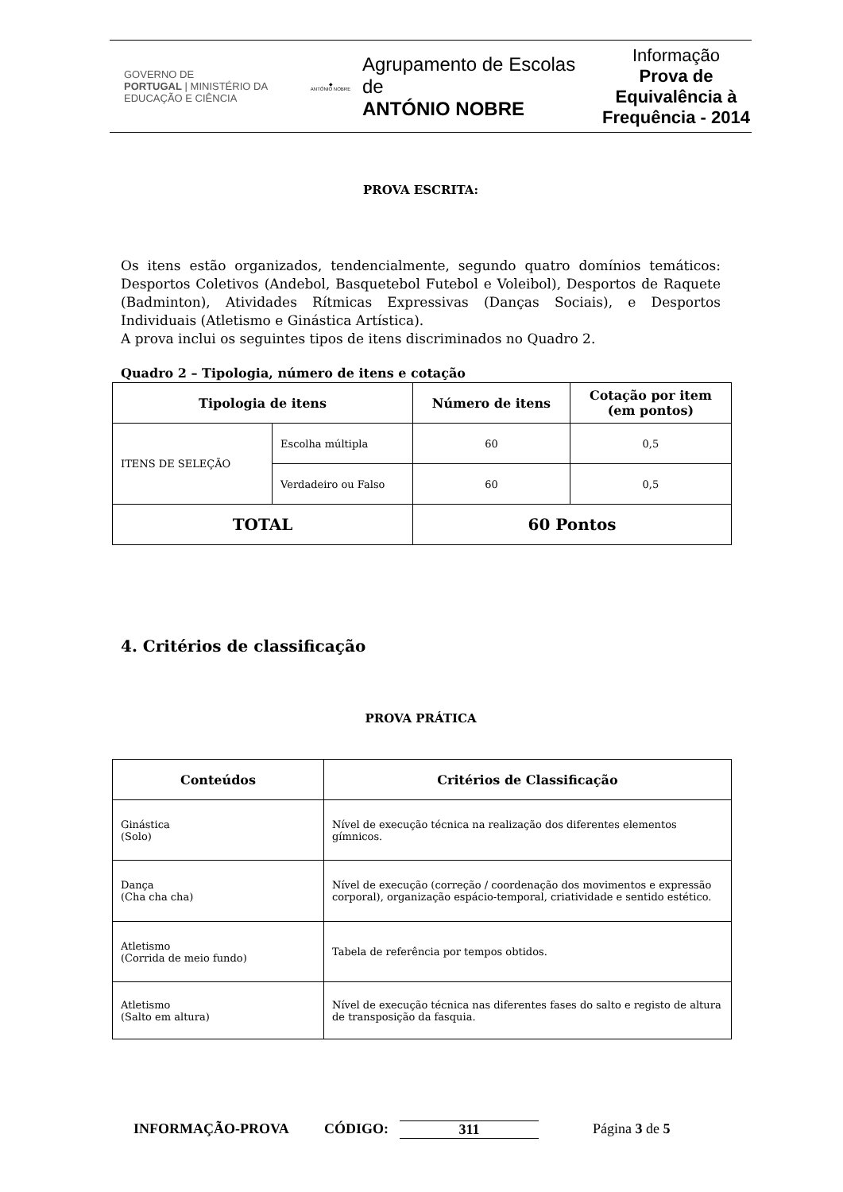GOVERNO DE
PORTUGAL | MINISTÉRIO DA EDUCAÇÃO E CIÊNCIA
◆
ANTÓNIO NOBRE
Agrupamento de Escolas de
ANTÓNIO NOBRE
Informação
Prova de
Equivalência à
Frequência - 2014
PROVA ESCRITA:
Os itens estão organizados, tendencialmente, segundo quatro domínios temáticos: Desportos Coletivos (Andebol, Basquetebol Futebol e Voleibol), Desportos de Raquete (Badminton), Atividades Rítmicas Expressivas (Danças Sociais), e Desportos Individuais (Atletismo e Ginástica Artística).
A prova inclui os seguintes tipos de itens discriminados no Quadro 2.
Quadro 2 – Tipologia, número de itens e cotação
| Tipologia de itens | | Número de itens | Cotação por item (em pontos) |
| --- | --- | --- | --- |
| ITENS DE SELEÇÃO | Escolha múltipla | 60 | 0,5 |
| | Verdadeiro ou Falso | 60 | 0,5 |
| TOTAL | | 60 Pontos | |
4. Critérios de classificação
PROVA PRÁTICA
| Conteúdos | Critérios de Classificação |
| --- | --- |
| Ginástica (Solo) | Nível de execução técnica na realização dos diferentes elementos gímnicos. |
| Dança (Cha cha cha) | Nível de execução (correção / coordenação dos movimentos e expressão corporal), organização espácio-temporal, criatividade e sentido estético. |
| Atletismo (Corrida de meio fundo) | Tabela de referência por tempos obtidos. |
| Atletismo (Salto em altura) | Nível de execução técnica nas diferentes fases do salto e registo de altura de transposição da fasquia. |
INFORMAÇÃO-PROVA CÓDIGO: 311 Página 3 de 5